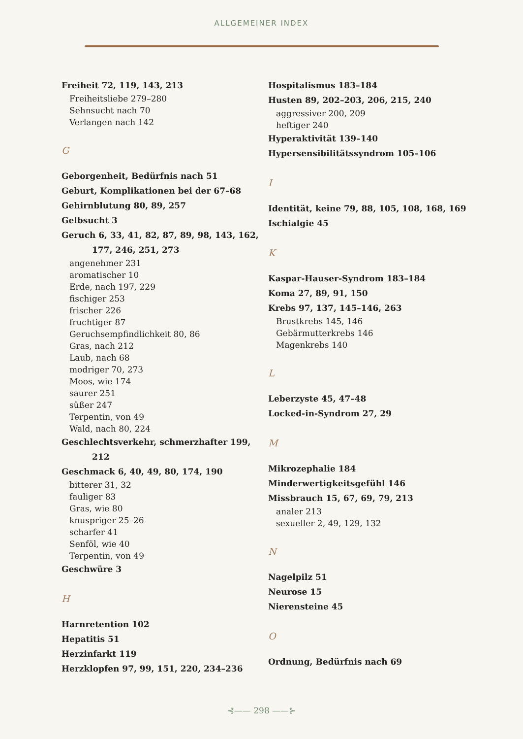ALLGEMEINER INDEX
Freiheit 72, 119, 143, 213
Freiheitsliebe 279–280
Sehnsucht nach 70
Verlangen nach 142
G
Geborgenheit, Bedürfnis nach 51
Geburt, Komplikationen bei der 67–68
Gehirnblutung 80, 89, 257
Gelbsucht 3
Geruch 6, 33, 41, 82, 87, 89, 98, 143, 162,
177, 246, 251, 273
angenehmer 231
aromatischer 10
Erde, nach 197, 229
fischiger 253
frischer 226
fruchtiger 87
Geruchsempfindlichkeit 80, 86
Gras, nach 212
Laub, nach 68
modriger 70, 273
Moos, wie 174
saurer 251
süßer 247
Terpentin, von 49
Wald, nach 80, 224
Geschlechtsverkehr, schmerzhafter 199,
212
Geschmack 6, 40, 49, 80, 174, 190
bitterer 31, 32
fauliger 83
Gras, wie 80
knuspriger 25–26
scharfer 41
Senföl, wie 40
Terpentin, von 49
Geschwüre 3
H
Harnretention 102
Hepatitis 51
Herzinfarkt 119
Herzklopfen 97, 99, 151, 220, 234–236
Hospitalismus 183–184
Husten 89, 202–203, 206, 215, 240
aggressiver 200, 209
heftiger 240
Hyperaktivität 139–140
Hypersensibilitätssyndrom 105–106
I
Identität, keine 79, 88, 105, 108, 168, 169
Ischialgie 45
K
Kaspar-Hauser-Syndrom 183–184
Koma 27, 89, 91, 150
Krebs 97, 137, 145–146, 263
Brustkrebs 145, 146
Gebärmutterkrebs 146
Magenkrebs 140
L
Leberzyste 45, 47–48
Locked-in-Syndrom 27, 29
M
Mikrozephalie 184
Minderwertigkeitsgefühl 146
Missbrauch 15, 67, 69, 79, 213
analer 213
sexueller 2, 49, 129, 132
N
Nagelpilz 51
Neurose 15
Nierensteine 45
O
Ordnung, Bedürfnis nach 69
⊰—— 298 ——⊱